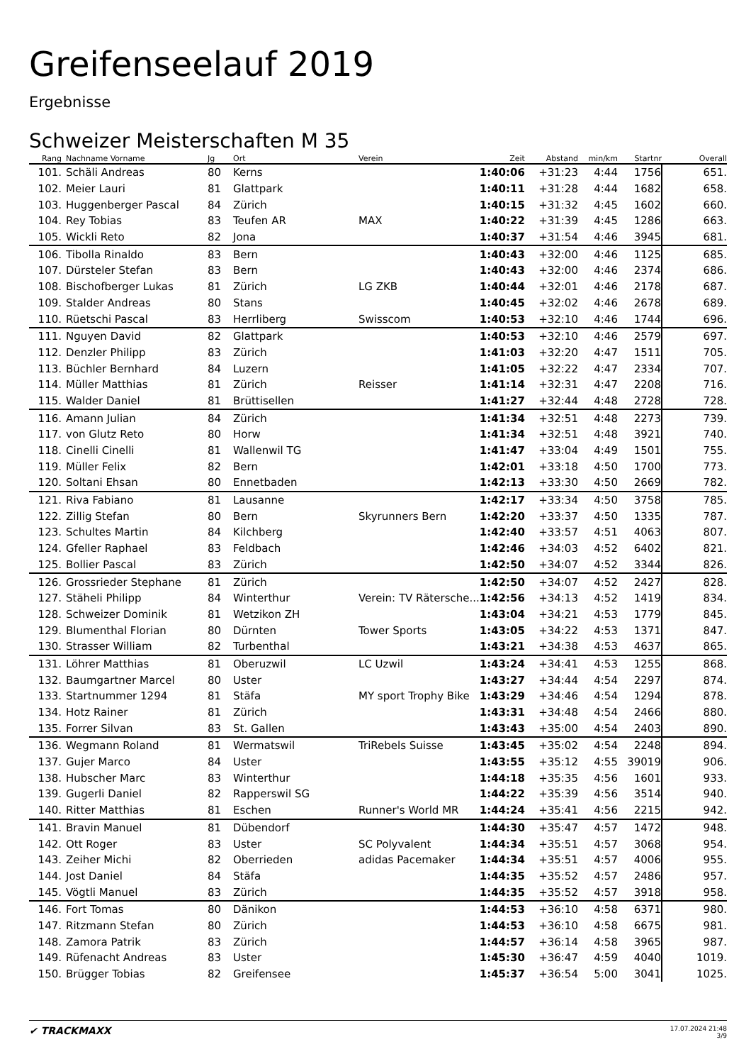Greifenseelauf 2019
Ergebnisse
Schweizer Meisterschaften M 35
| Rang | | Nachname Vorname | Jg | Ort | Verein | Zeit | Abstand | min/km | Startnr | Overall |
| --- | --- | --- | --- | --- | --- | --- | --- | --- | --- | --- |
| 101. | | Schäli Andreas | 80 | Kerns | | 1:40:06 | +31:23 | 4:44 | 1756 | 651. |
| 102. | | Meier Lauri | 81 | Glattpark | | 1:40:11 | +31:28 | 4:44 | 1682 | 658. |
| 103. | | Huggenberger Pascal | 84 | Zürich | | 1:40:15 | +31:32 | 4:45 | 1602 | 660. |
| 104. | | Rey Tobias | 83 | Teufen AR | MAX | 1:40:22 | +31:39 | 4:45 | 1286 | 663. |
| 105. | | Wickli Reto | 82 | Jona | | 1:40:37 | +31:54 | 4:46 | 3945 | 681. |
| 106. | | Tibolla Rinaldo | 83 | Bern | | 1:40:43 | +32:00 | 4:46 | 1125 | 685. |
| 107. | | Dürsteler Stefan | 83 | Bern | | 1:40:43 | +32:00 | 4:46 | 2374 | 686. |
| 108. | | Bischofberger Lukas | 81 | Zürich | LG ZKB | 1:40:44 | +32:01 | 4:46 | 2178 | 687. |
| 109. | | Stalder Andreas | 80 | Stans | | 1:40:45 | +32:02 | 4:46 | 2678 | 689. |
| 110. | | Rüetschi Pascal | 83 | Herrliberg | Swisscom | 1:40:53 | +32:10 | 4:46 | 1744 | 696. |
| 111. | | Nguyen David | 82 | Glattpark | | 1:40:53 | +32:10 | 4:46 | 2579 | 697. |
| 112. | | Denzler Philipp | 83 | Zürich | | 1:41:03 | +32:20 | 4:47 | 1511 | 705. |
| 113. | | Büchler Bernhard | 84 | Luzern | | 1:41:05 | +32:22 | 4:47 | 2334 | 707. |
| 114. | | Müller Matthias | 81 | Zürich | Reisser | 1:41:14 | +32:31 | 4:47 | 2208 | 716. |
| 115. | | Walder Daniel | 81 | Brüttisellen | | 1:41:27 | +32:44 | 4:48 | 2728 | 728. |
| 116. | | Amann Julian | 84 | Zürich | | 1:41:34 | +32:51 | 4:48 | 2273 | 739. |
| 117. | | von Glutz Reto | 80 | Horw | | 1:41:34 | +32:51 | 4:48 | 3921 | 740. |
| 118. | | Cinelli Cinelli | 81 | Wallenwil TG | | 1:41:47 | +33:04 | 4:49 | 1501 | 755. |
| 119. | | Müller Felix | 82 | Bern | | 1:42:01 | +33:18 | 4:50 | 1700 | 773. |
| 120. | | Soltani Ehsan | 80 | Ennetbaden | | 1:42:13 | +33:30 | 4:50 | 2669 | 782. |
| 121. | | Riva Fabiano | 81 | Lausanne | | 1:42:17 | +33:34 | 4:50 | 3758 | 785. |
| 122. | | Zillig Stefan | 80 | Bern | Skyrunners Bern | 1:42:20 | +33:37 | 4:50 | 1335 | 787. |
| 123. | | Schultes Martin | 84 | Kilchberg | | 1:42:40 | +33:57 | 4:51 | 4063 | 807. |
| 124. | | Gfeller Raphael | 83 | Feldbach | | 1:42:46 | +34:03 | 4:52 | 6402 | 821. |
| 125. | | Bollier Pascal | 83 | Zürich | | 1:42:50 | +34:07 | 4:52 | 3344 | 826. |
| 126. | | Grossrieder Stephane | 81 | Zürich | | 1:42:50 | +34:07 | 4:52 | 2427 | 828. |
| 127. | | Stäheli Philipp | 84 | Winterthur | Verein: TV Rätersche... | 1:42:56 | +34:13 | 4:52 | 1419 | 834. |
| 128. | | Schweizer Dominik | 81 | Wetzikon ZH | | 1:43:04 | +34:21 | 4:53 | 1779 | 845. |
| 129. | | Blumenthal Florian | 80 | Dürnten | Tower Sports | 1:43:05 | +34:22 | 4:53 | 1371 | 847. |
| 130. | | Strasser William | 82 | Turbenthal | | 1:43:21 | +34:38 | 4:53 | 4637 | 865. |
| 131. | | Löhrer Matthias | 81 | Oberuzwil | LC Uzwil | 1:43:24 | +34:41 | 4:53 | 1255 | 868. |
| 132. | | Baumgartner Marcel | 80 | Uster | | 1:43:27 | +34:44 | 4:54 | 2297 | 874. |
| 133. | | Startnummer 1294 | 81 | Stäfa | MY sport Trophy Bike | 1:43:29 | +34:46 | 4:54 | 1294 | 878. |
| 134. | | Hotz Rainer | 81 | Zürich | | 1:43:31 | +34:48 | 4:54 | 2466 | 880. |
| 135. | | Forrer Silvan | 83 | St. Gallen | | 1:43:43 | +35:00 | 4:54 | 2403 | 890. |
| 136. | | Wegmann Roland | 81 | Wermatswil | TriRebels Suisse | 1:43:45 | +35:02 | 4:54 | 2248 | 894. |
| 137. | | Gujer Marco | 84 | Uster | | 1:43:55 | +35:12 | 4:55 | 39019 | 906. |
| 138. | | Hubscher Marc | 83 | Winterthur | | 1:44:18 | +35:35 | 4:56 | 1601 | 933. |
| 139. | | Gugerli Daniel | 82 | Rapperswil SG | | 1:44:22 | +35:39 | 4:56 | 3514 | 940. |
| 140. | | Ritter Matthias | 81 | Eschen | Runner's World MR | 1:44:24 | +35:41 | 4:56 | 2215 | 942. |
| 141. | | Bravin Manuel | 81 | Dübendorf | | 1:44:30 | +35:47 | 4:57 | 1472 | 948. |
| 142. | | Ott Roger | 83 | Uster | SC Polyvalent | 1:44:34 | +35:51 | 4:57 | 3068 | 954. |
| 143. | | Zeiher Michi | 82 | Oberrieden | adidas Pacemaker | 1:44:34 | +35:51 | 4:57 | 4006 | 955. |
| 144. | | Jost Daniel | 84 | Stäfa | | 1:44:35 | +35:52 | 4:57 | 2486 | 957. |
| 145. | | Vögtli Manuel | 83 | Zürich | | 1:44:35 | +35:52 | 4:57 | 3918 | 958. |
| 146. | | Fort Tomas | 80 | Dänikon | | 1:44:53 | +36:10 | 4:58 | 6371 | 980. |
| 147. | | Ritzmann Stefan | 80 | Zürich | | 1:44:53 | +36:10 | 4:58 | 6675 | 981. |
| 148. | | Zamora Patrik | 83 | Zürich | | 1:44:57 | +36:14 | 4:58 | 3965 | 987. |
| 149. | | Rüfenacht Andreas | 83 | Uster | | 1:45:30 | +36:47 | 4:59 | 4040 | 1019. |
| 150. | | Brügger Tobias | 82 | Greifensee | | 1:45:37 | +36:54 | 5:00 | 3041 | 1025. |
✔ TRACKMAXX
17.07.2024 21:48
3/9